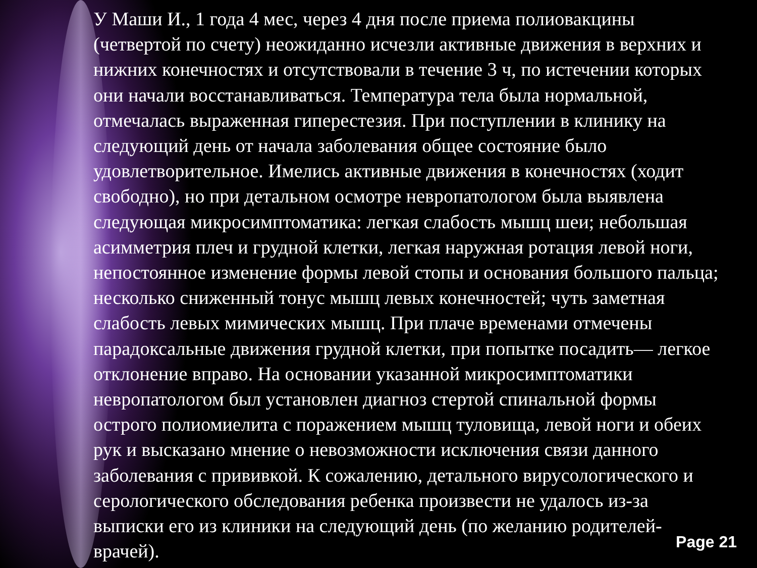У Маши И., 1 года 4 мес, через 4 дня после приема полиовакцины
(четвертой по счету) неожиданно исчезли активные движения в верхних и
нижних конечностях и отсутствовали в течение 3 ч, по истечении которых
они начали восстанавливаться. Температура тела была нормальной,
отмечалась выраженная гиперестезия. При поступлении в клинику на
следующий день от начала заболевания общее состояние было
удовлетворительное. Имелись активные движения в конечностях (ходит
свободно), но при детальном осмотре невропатологом была выявлена
следующая микросимптоматика: легкая слабость мышц шеи; небольшая
асимметрия плеч и грудной клетки, легкая наружная ротация левой ноги,
непостоянное изменение формы левой стопы и основания большого пальца;
несколько сниженный тонус мышц левых конечностей; чуть заметная
слабость левых мимических мышц. При плаче временами отмечены
парадоксальные движения грудной клетки, при попытке посадить— легкое
отклонение вправо. На основании указанной микросимптоматики
невропатологом был установлен диагноз стертой спинальной формы
острого полиомиелита с поражением мышц туловища, левой ноги и обеих
рук и высказано мнение о невозможности исключения связи данного
заболевания с прививкой. К сожалению, детального вирусологического и
серологического обследования ребенка произвести не удалось из-за
выписки его из клиники на следующий день (по желанию родителей-
врачей).
Page 21